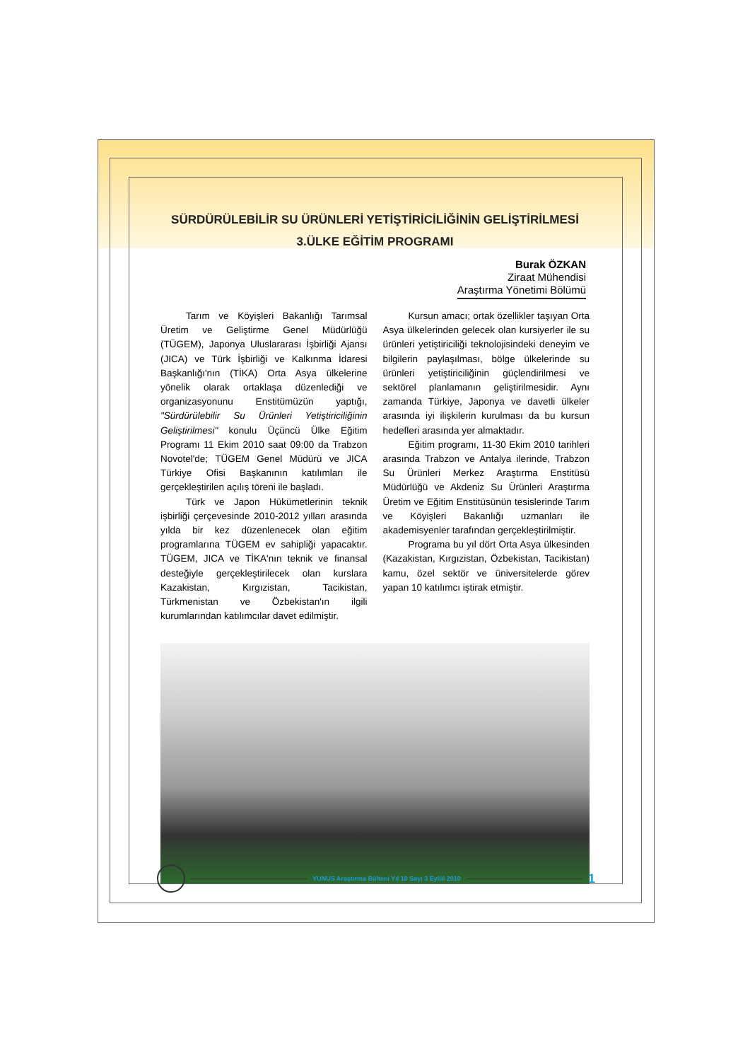SÜRDÜRÜLEBİLİR SU ÜRÜNLERİ YETİŞTİRİCİLİĞİNİN GELİŞTİRİLMESİ
3.ÜLKE EĞİTİM PROGRAMI
Burak ÖZKAN Ziraat Mühendisi
Araştırma Yönetimi Bölümü
Tarım ve Köyişleri Bakanlığı Tarımsal Üretim ve Geliştirme Genel Müdürlüğü (TÜGEM), Japonya Uluslararası İşbirliği Ajansı (JICA) ve Türk İşbirliği ve Kalkınma İdaresi Başkanlığı'nın (TİKA) Orta Asya ülkelerine yönelik olarak ortaklaşa düzenlediği ve organizasyonunu Enstitümüzün yaptığı, "Sürdürülebilir Su Ürünleri Yetiştiriciliğinin Geliştirilmesi" konulu Üçüncü Ülke Eğitim Programı 11 Ekim 2010 saat 09:00 da Trabzon Novotel'de; TÜGEM Genel Müdürü ve JICA Türkiye Ofisi Başkanının katılımları ile gerçekleştirilen açılış töreni ile başladı.
Türk ve Japon Hükümetlerinin teknik işbirliği çerçevesinde 2010-2012 yılları arasında yılda bir kez düzenlenecek olan eğitim programlarına TÜGEM ev sahipliği yapacaktır. TÜGEM, JICA ve TİKA'nın teknik ve finansal desteğiyle gerçekleştirilecek olan kurslara Kazakistan, Kırgızistan, Tacikistan, Türkmenistan ve Özbekistan'ın ilgili kurumlarından katılımcılar davet edilmiştir.
Kursun amacı; ortak özellikler taşıyan Orta Asya ülkelerinden gelecek olan kursiyerler ile su ürünleri yetiştiriciliği teknolojisindeki deneyim ve bilgilerin paylaşılması, bölge ülkelerinde su ürünleri yetiştiriciliğinin güçlendirilmesi ve sektörel planlamanın geliştirilmesidir. Aynı zamanda Türkiye, Japonya ve davetli ülkeler arasında iyi ilişkilerin kurulması da bu kursun hedefleri arasında yer almaktadır.
Eğitim programı, 11-30 Ekim 2010 tarihleri arasında Trabzon ve Antalya ilerinde, Trabzon Su Ürünleri Merkez Araştırma Enstitüsü Müdürlüğü ve Akdeniz Su Ürünleri Araştırma Üretim ve Eğitim Enstitüsünün tesislerinde Tarım ve Köyişleri Bakanlığı uzmanları ile akademisyenler tarafından gerçekleştirilmiştir.
Programa bu yıl dört Orta Asya ülkesinden (Kazakistan, Kırgızistan, Özbekistan, Tacikistan) kamu, özel sektör ve üniversitelerde görev yapan 10 katılımcı iştirak etmiştir.
YUNUS Araştırma Bülteni Yıl 10 Sayı 3 Eylül 2010
1